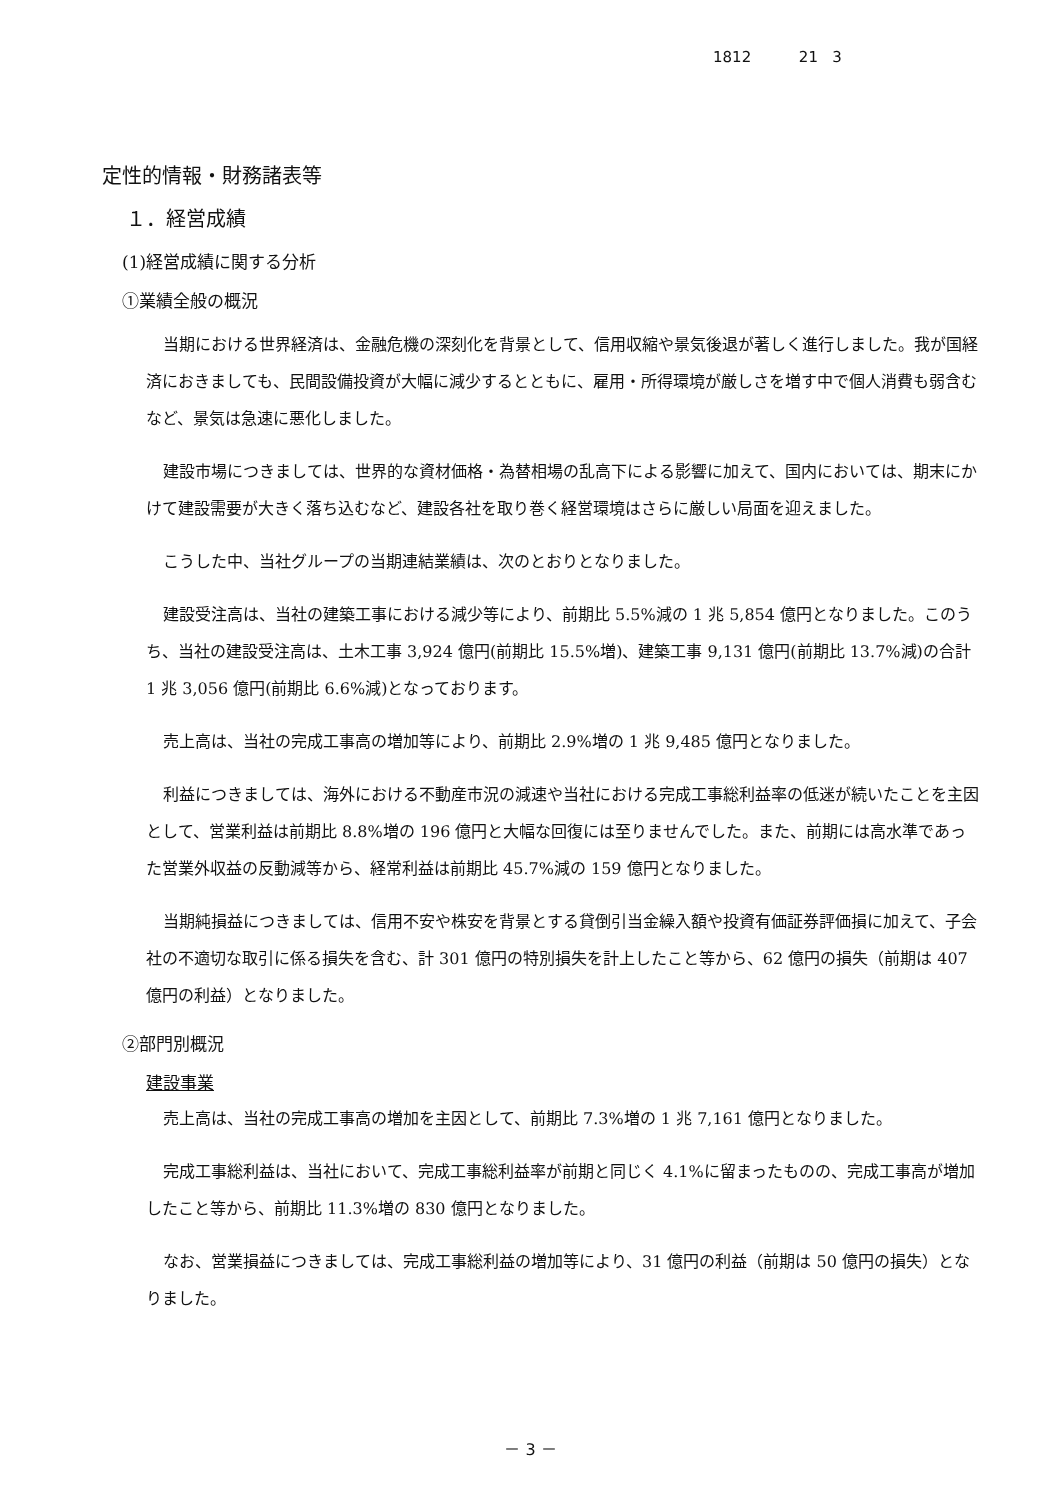1812 21 3
定性的情報・財務諸表等
１．経営成績
(1)経営成績に関する分析
①業績全般の概況
当期における世界経済は、金融危機の深刻化を背景として、信用収縮や景気後退が著しく進行しました。我が国経済におきましても、民間設備投資が大幅に減少するとともに、雇用・所得環境が厳しさを増す中で個人消費も弱含むなど、景気は急速に悪化しました。
建設市場につきましては、世界的な資材価格・為替相場の乱高下による影響に加えて、国内においては、期末にかけて建設需要が大きく落ち込むなど、建設各社を取り巻く経営環境はさらに厳しい局面を迎えました。
こうした中、当社グループの当期連結業績は、次のとおりとなりました。
建設受注高は、当社の建築工事における減少等により、前期比 5.5%減の 1 兆 5,854 億円となりました。このうち、当社の建設受注高は、土木工事 3,924 億円(前期比 15.5%増)、建築工事 9,131 億円(前期比 13.7%減)の合計 1 兆 3,056 億円(前期比 6.6%減)となっております。
売上高は、当社の完成工事高の増加等により、前期比 2.9%増の 1 兆 9,485 億円となりました。
利益につきましては、海外における不動産市況の減速や当社における完成工事総利益率の低迷が続いたことを主因として、営業利益は前期比 8.8%増の 196 億円と大幅な回復には至りませんでした。また、前期には高水準であった営業外収益の反動減等から、経常利益は前期比 45.7%減の 159 億円となりました。
当期純損益につきましては、信用不安や株安を背景とする貸倒引当金繰入額や投資有価証券評価損に加えて、子会社の不適切な取引に係る損失を含む、計 301 億円の特別損失を計上したこと等から、62 億円の損失（前期は 407 億円の利益）となりました。
②部門別概況
建設事業
売上高は、当社の完成工事高の増加を主因として、前期比 7.3%増の 1 兆 7,161 億円となりました。
完成工事総利益は、当社において、完成工事総利益率が前期と同じく 4.1%に留まったものの、完成工事高が増加したこと等から、前期比 11.3%増の 830 億円となりました。
なお、営業損益につきましては、完成工事総利益の増加等により、31 億円の利益（前期は 50 億円の損失）となりました。
－ 3 －